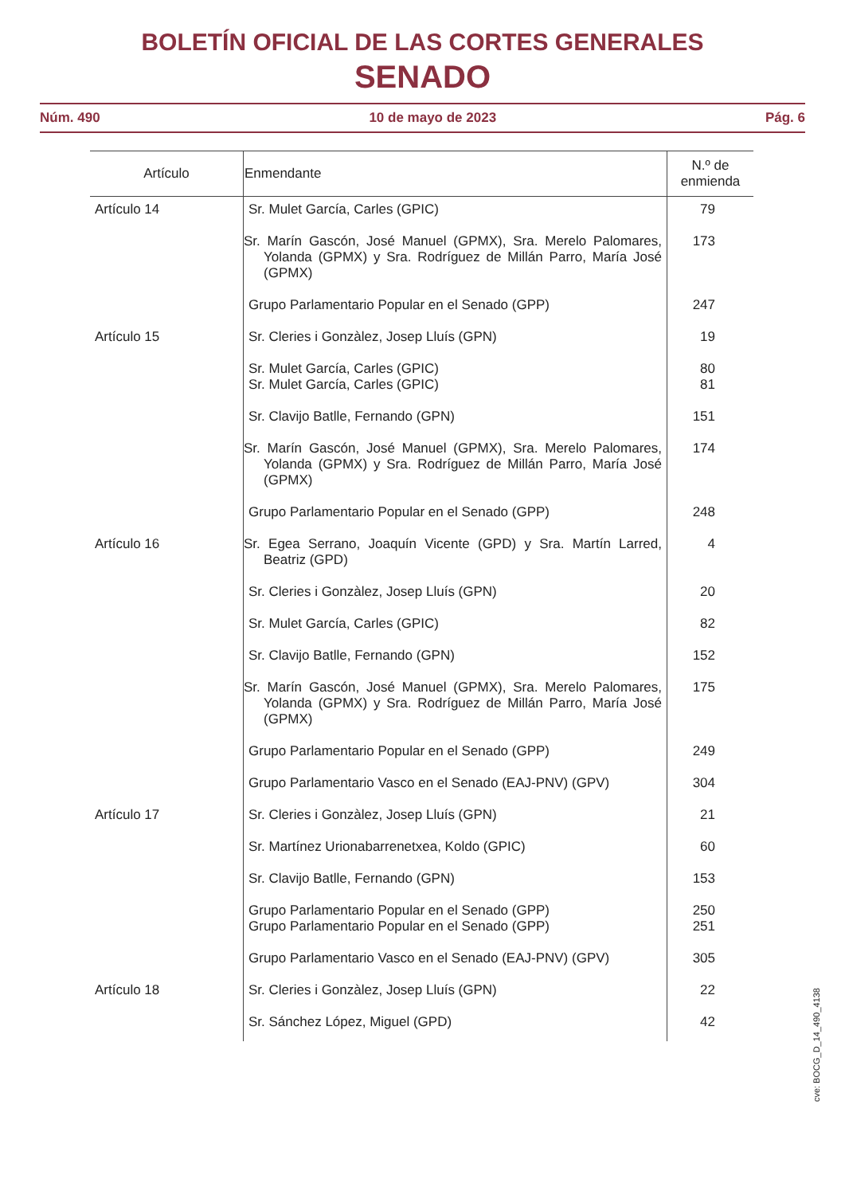BOLETÍN OFICIAL DE LAS CORTES GENERALES
SENADO
Núm. 490 10 de mayo de 2023 Pág. 6
| Artículo | Enmendante | N.º de enmienda |
| --- | --- | --- |
| Artículo 14 | Sr. Mulet García, Carles (GPIC) | 79 |
| | Sr. Marín Gascón, José Manuel (GPMX), Sra. Merelo Palomares, Yolanda (GPMX) y Sra. Rodríguez de Millán Parro, María José (GPMX) | 173 |
| | Grupo Parlamentario Popular en el Senado (GPP) | 247 |
| Artículo 15 | Sr. Cleries i Gonzàlez, Josep Lluís (GPN) | 19 |
| | Sr. Mulet García, Carles (GPIC) Sr. Mulet García, Carles (GPIC) | 80 81 |
| | Sr. Clavijo Batlle, Fernando (GPN) | 151 |
| | Sr. Marín Gascón, José Manuel (GPMX), Sra. Merelo Palomares, Yolanda (GPMX) y Sra. Rodríguez de Millán Parro, María José (GPMX) | 174 |
| | Grupo Parlamentario Popular en el Senado (GPP) | 248 |
| Artículo 16 | Sr. Egea Serrano, Joaquín Vicente (GPD) y Sra. Martín Larred, Beatriz (GPD) | 4 |
| | Sr. Cleries i Gonzàlez, Josep Lluís (GPN) | 20 |
| | Sr. Mulet García, Carles (GPIC) | 82 |
| | Sr. Clavijo Batlle, Fernando (GPN) | 152 |
| | Sr. Marín Gascón, José Manuel (GPMX), Sra. Merelo Palomares, Yolanda (GPMX) y Sra. Rodríguez de Millán Parro, María José (GPMX) | 175 |
| | Grupo Parlamentario Popular en el Senado (GPP) | 249 |
| | Grupo Parlamentario Vasco en el Senado (EAJ-PNV) (GPV) | 304 |
| Artículo 17 | Sr. Cleries i Gonzàlez, Josep Lluís (GPN) | 21 |
| | Sr. Martínez Urionabarrenetxea, Koldo (GPIC) | 60 |
| | Sr. Clavijo Batlle, Fernando (GPN) | 153 |
| | Grupo Parlamentario Popular en el Senado (GPP) Grupo Parlamentario Popular en el Senado (GPP) | 250 251 |
| | Grupo Parlamentario Vasco en el Senado (EAJ-PNV) (GPV) | 305 |
| Artículo 18 | Sr. Cleries i Gonzàlez, Josep Lluís (GPN) | 22 |
| | Sr. Sánchez López, Miguel (GPD) | 42 |
cve: BOCG_D_14_490_4138